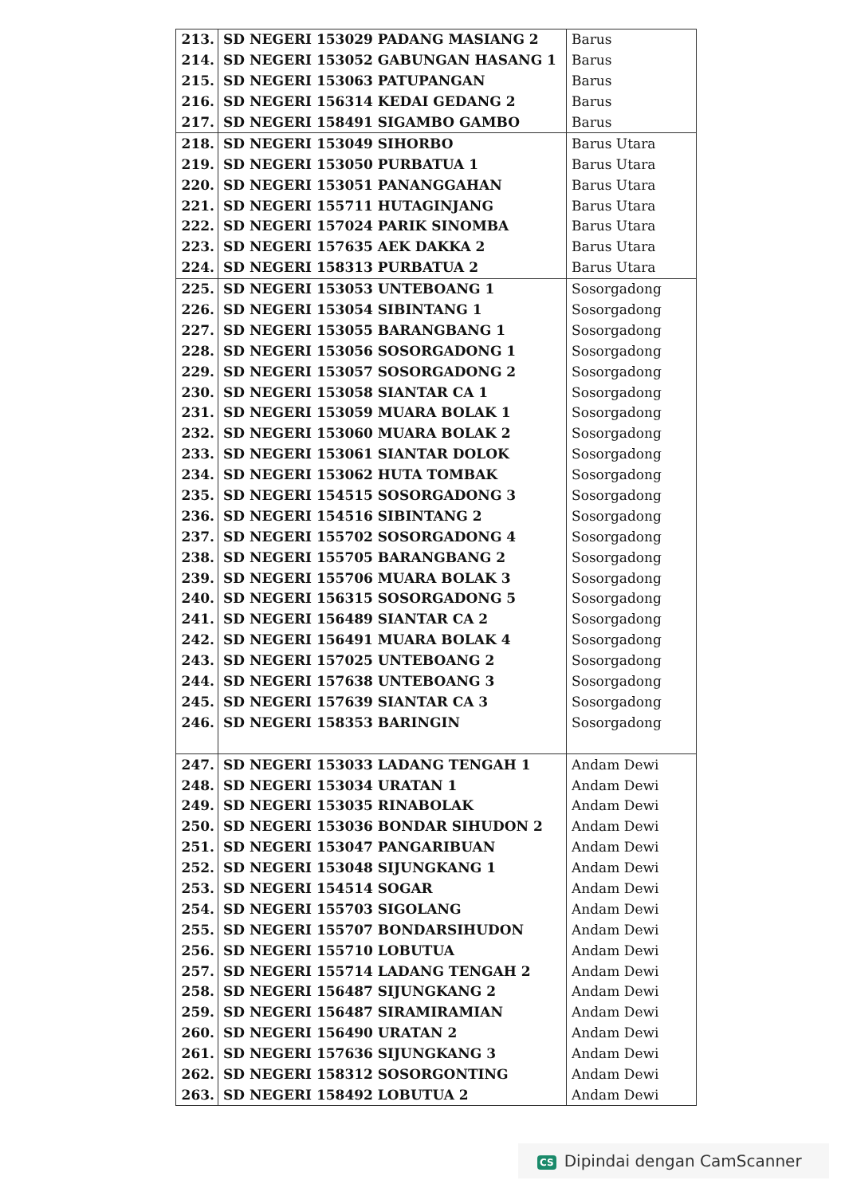| 213. | SD NEGERI 153029 PADANG MASIANG 2 | Barus |
| 214. | SD NEGERI 153052 GABUNGAN HASANG 1 | Barus |
| 215. | SD NEGERI 153063 PATUPANGAN | Barus |
| 216. | SD NEGERI 156314 KEDAI GEDANG 2 | Barus |
| 217. | SD NEGERI 158491 SIGAMBO GAMBO | Barus |
| 218. | SD NEGERI 153049 SIHORBO | Barus Utara |
| 219. | SD NEGERI 153050 PURBATUA 1 | Barus Utara |
| 220. | SD NEGERI 153051 PANANGGAHAN | Barus Utara |
| 221. | SD NEGERI 155711 HUTAGINJANG | Barus Utara |
| 222. | SD NEGERI 157024 PARIK SINOMBA | Barus Utara |
| 223. | SD NEGERI 157635 AEK DAKKA 2 | Barus Utara |
| 224. | SD NEGERI 158313 PURBATUA 2 | Barus Utara |
| 225. | SD NEGERI 153053 UNTEBOANG 1 | Sosorgadong |
| 226. | SD NEGERI 153054 SIBINTANG 1 | Sosorgadong |
| 227. | SD NEGERI 153055 BARANGBANG 1 | Sosorgadong |
| 228. | SD NEGERI 153056 SOSORGADONG 1 | Sosorgadong |
| 229. | SD NEGERI 153057 SOSORGADONG 2 | Sosorgadong |
| 230. | SD NEGERI 153058 SIANTAR CA 1 | Sosorgadong |
| 231. | SD NEGERI 153059 MUARA BOLAK 1 | Sosorgadong |
| 232. | SD NEGERI 153060 MUARA BOLAK 2 | Sosorgadong |
| 233. | SD NEGERI 153061 SIANTAR DOLOK | Sosorgadong |
| 234. | SD NEGERI 153062 HUTA TOMBAK | Sosorgadong |
| 235. | SD NEGERI 154515 SOSORGADONG 3 | Sosorgadong |
| 236. | SD NEGERI 154516 SIBINTANG 2 | Sosorgadong |
| 237. | SD NEGERI 155702 SOSORGADONG 4 | Sosorgadong |
| 238. | SD NEGERI 155705 BARANGBANG 2 | Sosorgadong |
| 239. | SD NEGERI 155706 MUARA BOLAK 3 | Sosorgadong |
| 240. | SD NEGERI 156315 SOSORGADONG 5 | Sosorgadong |
| 241. | SD NEGERI 156489 SIANTAR CA 2 | Sosorgadong |
| 242. | SD NEGERI 156491 MUARA BOLAK 4 | Sosorgadong |
| 243. | SD NEGERI 157025 UNTEBOANG 2 | Sosorgadong |
| 244. | SD NEGERI 157638 UNTEBOANG 3 | Sosorgadong |
| 245. | SD NEGERI 157639 SIANTAR CA 3 | Sosorgadong |
| 246. | SD NEGERI 158353 BARINGIN | Sosorgadong |
| 247. | SD NEGERI 153033 LADANG TENGAH 1 | Andam Dewi |
| 248. | SD NEGERI 153034 URATAN 1 | Andam Dewi |
| 249. | SD NEGERI 153035 RINABOLAK | Andam Dewi |
| 250. | SD NEGERI 153036 BONDAR SIHUDON 2 | Andam Dewi |
| 251. | SD NEGERI 153047 PANGARIBUAN | Andam Dewi |
| 252. | SD NEGERI 153048 SIJUNGKANG 1 | Andam Dewi |
| 253. | SD NEGERI 154514 SOGAR | Andam Dewi |
| 254. | SD NEGERI 155703 SIGOLANG | Andam Dewi |
| 255. | SD NEGERI 155707 BONDARSIHUDON | Andam Dewi |
| 256. | SD NEGERI 155710 LOBUTUA | Andam Dewi |
| 257. | SD NEGERI 155714 LADANG TENGAH 2 | Andam Dewi |
| 258. | SD NEGERI 156487 SIJUNGKANG 2 | Andam Dewi |
| 259. | SD NEGERI 156487 SIRAMIRAMIAN | Andam Dewi |
| 260. | SD NEGERI 156490 URATAN 2 | Andam Dewi |
| 261. | SD NEGERI 157636 SIJUNGKANG 3 | Andam Dewi |
| 262. | SD NEGERI 158312 SOSORGONTING | Andam Dewi |
| 263. | SD NEGERI 158492 LOBUTUA 2 | Andam Dewi |
CS Dipindai dengan CamScanner